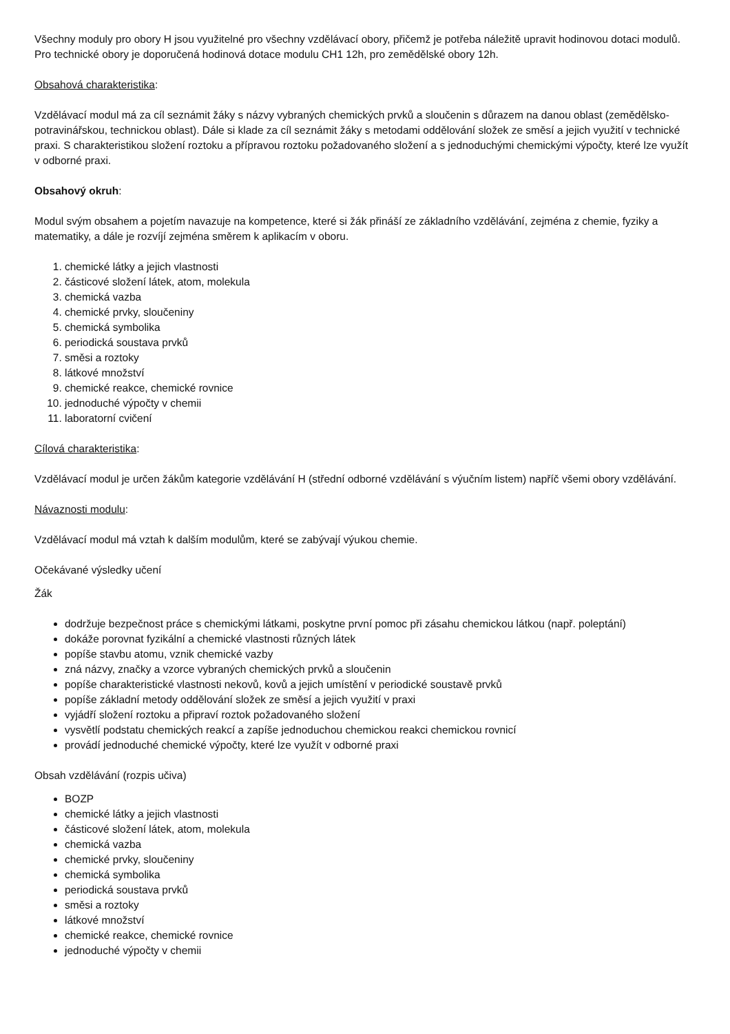Všechny moduly pro obory H jsou využitelné pro všechny vzdělávací obory, přičemž je potřeba náležitě upravit hodinovou dotaci modulů. Pro technické obory je doporučená hodinová dotace modulu CH1 12h, pro zemědělské obory 12h.
Obsahová charakteristika:
Vzdělávací modul má za cíl seznámit žáky s názvy vybraných chemických prvků a sloučenin s důrazem na danou oblast (zemědělsko-potravinářskou, technickou oblast). Dále si klade za cíl seznámit žáky s metodami oddělování složek ze směsí a jejich využití v technické praxi. S charakteristikou složení roztoku a přípravou roztoku požadovaného složení a s jednoduchými chemickými výpočty, které lze využít v odborné praxi.
Obsahový okruh:
Modul svým obsahem a pojetím navazuje na kompetence, které si žák přináší ze základního vzdělávání, zejména z chemie, fyziky a matematiky, a dále je rozvíjí zejména směrem k aplikacím v oboru.
1. chemické látky a jejich vlastnosti
2. částicové složení látek, atom, molekula
3. chemická vazba
4. chemické prvky, sloučeniny
5. chemická symbolika
6. periodická soustava prvků
7. směsi a roztoky
8. látkové množství
9. chemické reakce, chemické rovnice
10. jednoduché výpočty v chemii
11. laboratorní cvičení
Cílová charakteristika:
Vzdělávací modul je určen žákům kategorie vzdělávání H (střední odborné vzdělávání s výučním listem) napříč všemi obory vzdělávání.
Návaznosti modulu:
Vzdělávací modul má vztah k dalším modulům, které se zabývají výukou chemie.
Očekávané výsledky učení
Žák
dodržuje bezpečnost práce s chemickými látkami, poskytne první pomoc při zásahu chemickou látkou (např. poleptání)
dokáže porovnat fyzikální a chemické vlastnosti různých látek
popíše stavbu atomu, vznik chemické vazby
zná názvy, značky a vzorce vybraných chemických prvků a sloučenin
popíše charakteristické vlastnosti nekovů, kovů a jejich umístění v periodické soustavě prvků
popíše základní metody oddělování složek ze směsí a jejich využití v praxi
vyjádří složení roztoku a připraví roztok požadovaného složení
vysvětlí podstatu chemických reakcí a zapíše jednoduchou chemickou reakci chemickou rovnicí
provádí jednoduché chemické výpočty, které lze využít v odborné praxi
Obsah vzdělávání (rozpis učiva)
BOZP
chemické látky a jejich vlastnosti
částicové složení látek, atom, molekula
chemická vazba
chemické prvky, sloučeniny
chemická symbolika
periodická soustava prvků
směsi a roztoky
látkové množství
chemické reakce, chemické rovnice
jednoduché výpočty v chemii